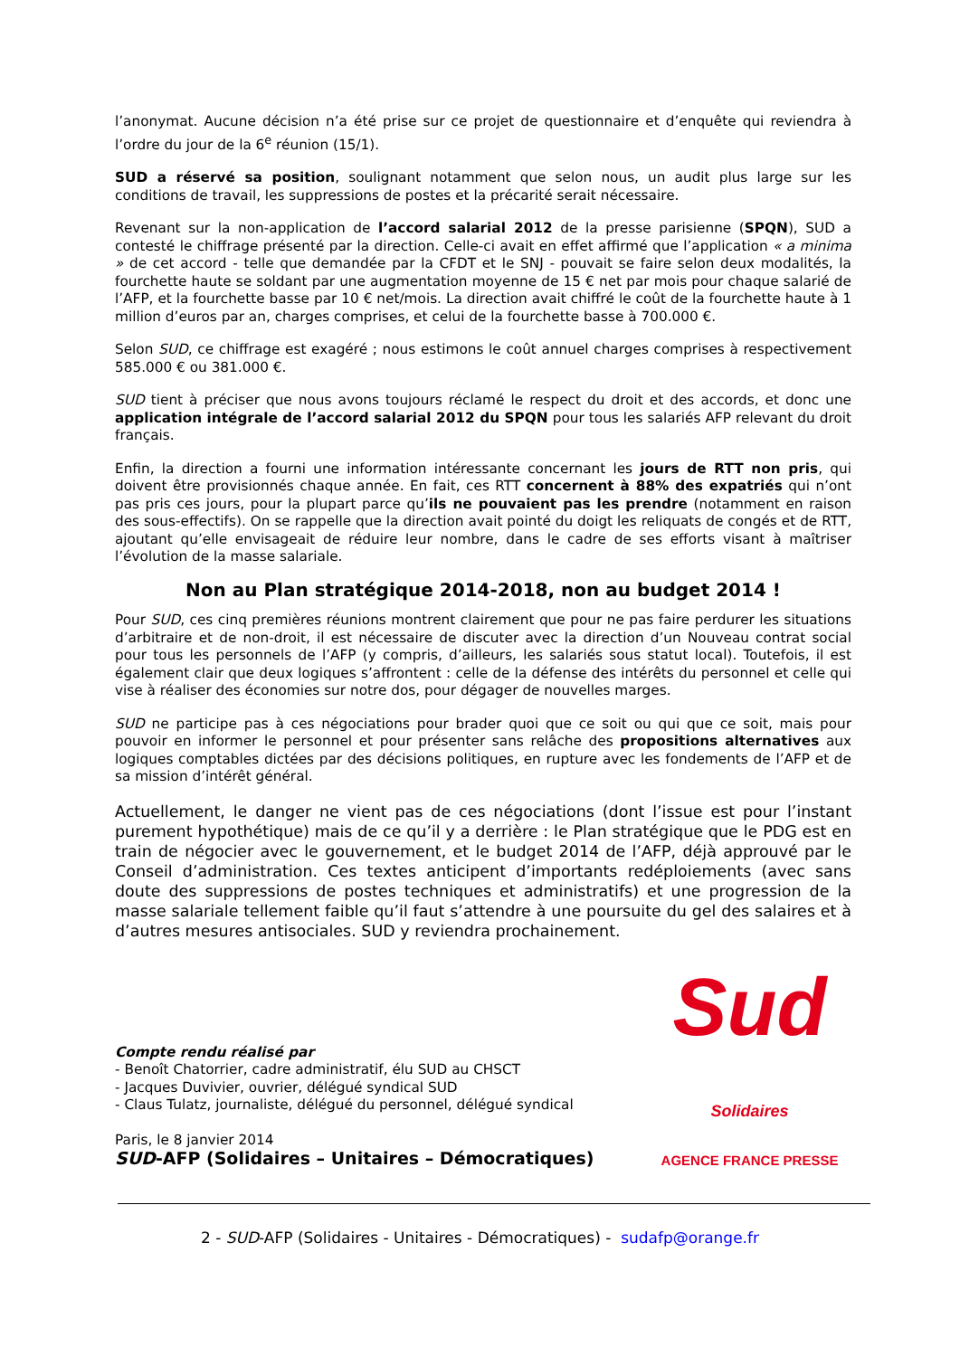l’anonymat. Aucune décision n’a été prise sur ce projet de questionnaire et d’enquête qui reviendra à l’ordre du jour de la 6<sup>e</sup> réunion (15/1).
SUD a réservé sa position, soulignant notamment que selon nous, un audit plus large sur les conditions de travail, les suppressions de postes et la précarité serait nécessaire.
Revenant sur la non-application de l’accord salarial 2012 de la presse parisienne (SPQN), SUD a contesté le chiffrage présenté par la direction. Celle-ci avait en effet affirmé que l’application « a minima » de cet accord - telle que demandée par la CFDT et le SNJ - pouvait se faire selon deux modalités, la fourchette haute se soldant par une augmentation moyenne de 15 € net par mois pour chaque salarié de l’AFP, et la fourchette basse par 10 € net/mois. La direction avait chiffré le coût de la fourchette haute à 1 million d’euros par an, charges comprises, et celui de la fourchette basse à 700.000 €.
Selon SUD, ce chiffrage est exagéré ; nous estimons le coût annuel charges comprises à respectivement 585.000 € ou 381.000 €.
SUD tient à préciser que nous avons toujours réclamé le respect du droit et des accords, et donc une application intégrale de l’accord salarial 2012 du SPQN pour tous les salariés AFP relevant du droit français.
Enfin, la direction a fourni une information intéressante concernant les jours de RTT non pris, qui doivent être provisionnés chaque année. En fait, ces RTT concernent à 88% des expatriés qui n’ont pas pris ces jours, pour la plupart parce qu’ils ne pouvaient pas les prendre (notamment en raison des sous-effectifs). On se rappelle que la direction avait pointé du doigt les reliquats de congés et de RTT, ajoutant qu’elle envisageait de réduire leur nombre, dans le cadre de ses efforts visant à maîtriser l’évolution de la masse salariale.
Non au Plan stratégique 2014-2018, non au budget 2014 !
Pour SUD, ces cinq premières réunions montrent clairement que pour ne pas faire perdurer les situations d’arbitraire et de non-droit, il est nécessaire de discuter avec la direction d’un Nouveau contrat social pour tous les personnels de l’AFP (y compris, d’ailleurs, les salariés sous statut local). Toutefois, il est également clair que deux logiques s’affrontent : celle de la défense des intérêts du personnel et celle qui vise à réaliser des économies sur notre dos, pour dégager de nouvelles marges.
SUD ne participe pas à ces négociations pour brader quoi que ce soit ou qui que ce soit, mais pour pouvoir en informer le personnel et pour présenter sans relâche des propositions alternatives aux logiques comptables dictées par des décisions politiques, en rupture avec les fondements de l’AFP et de sa mission d’intérêt général.
Actuellement, le danger ne vient pas de ces négociations (dont l’issue est pour l’instant purement hypothétique) mais de ce qu’il y a derrière : le Plan stratégique que le PDG est en train de négocier avec le gouvernement, et le budget 2014 de l’AFP, déjà approuvé par le Conseil d’administration. Ces textes anticipent d’importants redéploiements (avec sans doute des suppressions de postes techniques et administratifs) et une progression de la masse salariale tellement faible qu’il faut s’attendre à une poursuite du gel des salaires et à d’autres mesures antisociales. SUD y reviendra prochainement.
Compte rendu réalisé par
- Benoît Chatorrier, cadre administratif, élu SUD au CHSCT
- Jacques Duvivier, ouvrier, délégué syndical SUD
- Claus Tulatz, journaliste, délégué du personnel, délégué syndical
Paris, le 8 janvier 2014
SUD-AFP (Solidaires – Unitaires – Démocratiques)
Sud Solidaires
AGENCE FRANCE PRESSE
2 - SUD-AFP (Solidaires - Unitaires - Démocratiques) - sudafp@orange.fr